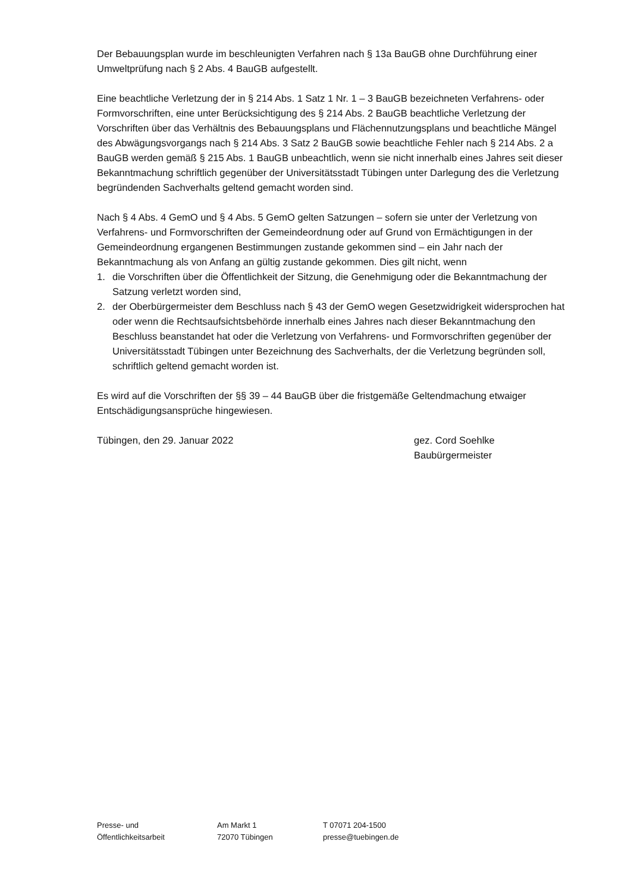Der Bebauungsplan wurde im beschleunigten Verfahren nach § 13a BauGB ohne Durchführung einer Umweltprüfung nach § 2 Abs. 4 BauGB aufgestellt.
Eine beachtliche Verletzung der in § 214 Abs. 1 Satz 1 Nr. 1 – 3 BauGB bezeichneten Verfahrens- oder Formvorschriften, eine unter Berücksichtigung des § 214 Abs. 2 BauGB beachtliche Verletzung der Vorschriften über das Verhältnis des Bebauungsplans und Flächennutzungsplans und beachtliche Mängel des Abwägungsvorgangs nach § 214 Abs. 3 Satz 2 BauGB sowie beachtliche Fehler nach § 214 Abs. 2 a BauGB werden gemäß § 215 Abs. 1 BauGB unbeachtlich, wenn sie nicht innerhalb eines Jahres seit dieser Bekanntmachung schriftlich gegenüber der Universitätsstadt Tübingen unter Darlegung des die Verletzung begründenden Sachverhalts geltend gemacht worden sind.
Nach § 4 Abs. 4 GemO und § 4 Abs. 5 GemO gelten Satzungen – sofern sie unter der Verletzung von Verfahrens- und Formvorschriften der Gemeindeordnung oder auf Grund von Ermächtigungen in der Gemeindeordnung ergangenen Bestimmungen zustande gekommen sind – ein Jahr nach der Bekanntmachung als von Anfang an gültig zustande gekommen. Dies gilt nicht, wenn
1. die Vorschriften über die Öffentlichkeit der Sitzung, die Genehmigung oder die Bekanntmachung der Satzung verletzt worden sind,
2. der Oberbürgermeister dem Beschluss nach § 43 der GemO wegen Gesetzwidrigkeit widersprochen hat oder wenn die Rechtsaufsichtsbehörde innerhalb eines Jahres nach dieser Bekanntmachung den Beschluss beanstandet hat oder die Verletzung von Verfahrens- und Formvorschriften gegenüber der Universitätsstadt Tübingen unter Bezeichnung des Sachverhalts, der die Verletzung begründen soll, schriftlich geltend gemacht worden ist.
Es wird auf die Vorschriften der §§ 39 – 44 BauGB über die fristgemäße Geltendmachung etwaiger Entschädigungsansprüche hingewiesen.
Tübingen, den 29. Januar 2022 gez. Cord Soehlke
Baubürgermeister
Presse- und
Öffentlichkeitsarbeit
Am Markt 1
72070 Tübingen
T 07071 204-1500
presse@tuebingen.de